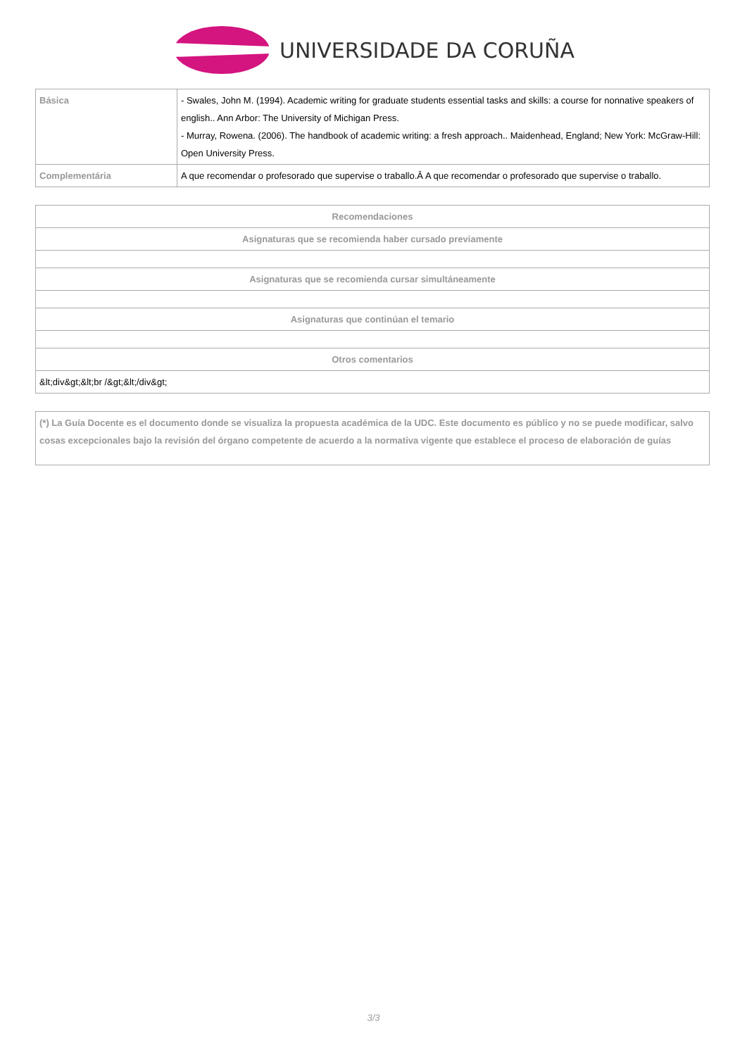UNIVERSIDADE DA CORUÑA
| Básica | - Swales, John M. (1994). Academic writing for graduate students essential tasks and skills: a course for nonnative speakers of english.. Ann Arbor: The University of Michigan Press. - Murray, Rowena. (2006). The handbook of academic writing: a fresh approach.. Maidenhead, England; New York: McGraw-Hill: Open University Press. |
| Complementária | A que recomendar o profesorado que supervise o traballo.Â A que recomendar o profesorado que supervise o traballo. |
| Recomendaciones |
| --- |
| Asignaturas que se recomienda haber cursado previamente |
| Asignaturas que se recomienda cursar simultáneamente |
| Asignaturas que continúan el temario |
| Otros comentarios |
| &lt;div&gt;&lt;br /&gt;&lt;/div&gt; |
(*) La Guía Docente es el documento donde se visualiza la propuesta académica de la UDC. Este documento es público y no se puede modificar, salvo cosas excepcionales bajo la revisión del órgano competente de acuerdo a la normativa vigente que establece el proceso de elaboración de guías
3/3